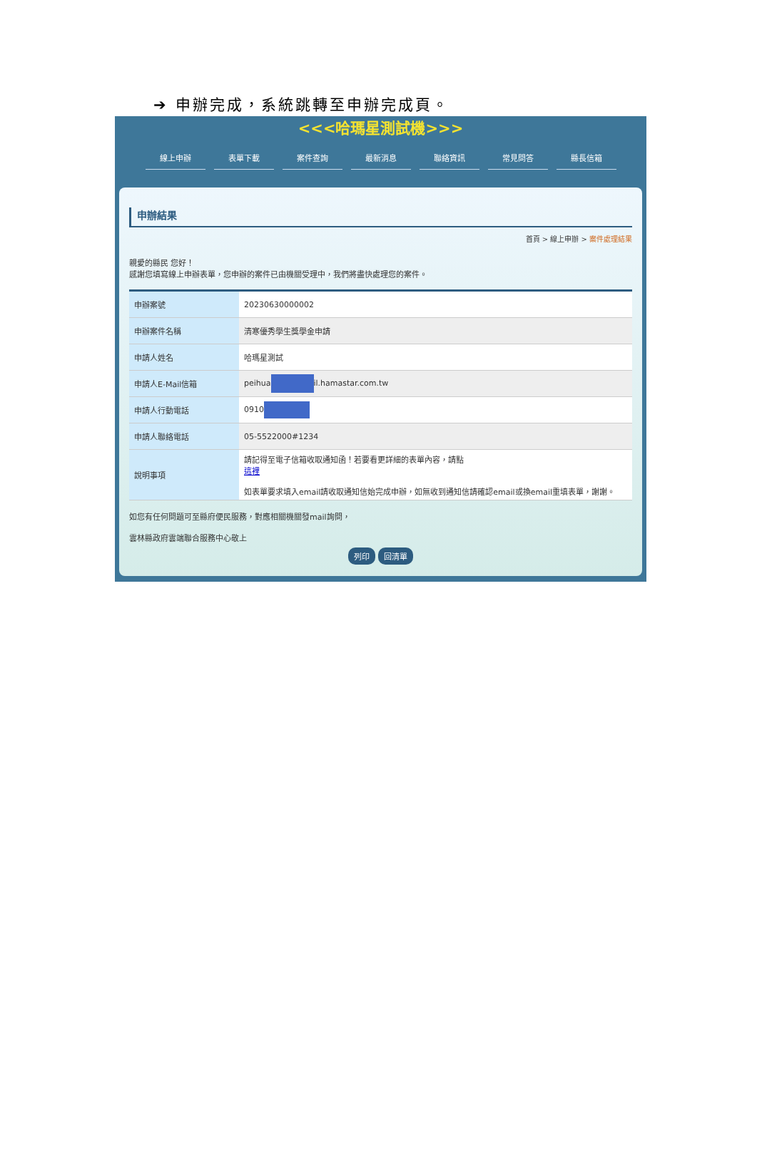➔ 申辦完成，系統跳轉至申辦完成頁。
<<<哈瑪星測試機>>>
線上申辦 表單下載 案件查詢 最新消息 聯絡資訊 常見問答 縣長信箱
申辦結果
首頁 > 線上申辦 > 案件處理結果
親愛的縣民 您好！
感謝您填寫線上申辦表單，您申辦的案件已由機關受理中，我們將盡快處理您的案件。
| 申辦案號 | 20230630000002 |
| 申辦案件名稱 | 清寒優秀學生獎學金申請 |
| 申請人姓名 | 哈瑪星測試 |
| 申請人E-Mail信箱 | peihua il.hamastar.com.tw |
| 申請人行動電話 | 0910 |
| 申請人聯絡電話 | 05-5522000#1234 |
| 說明事項 | 請記得至電子信箱收取通知函！若要看更詳細的表單內容，請點 這裡 如表單要求填入email請收取通知信始完成申辦，如無收到通知信請確認email或換email重填表單，謝謝。 |
如您有任何問題可至縣府便民服務，對應相關機關發mail詢問，
雲林縣政府雲端聯合服務中心敬上
列印 回清單